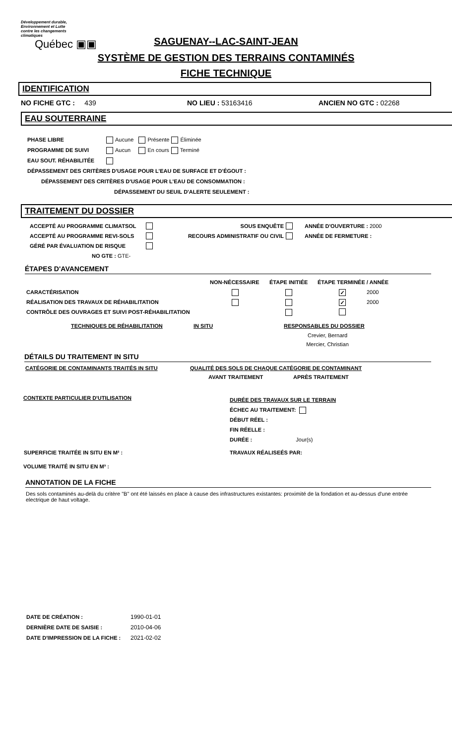Développement durable,
Environnement et Lutte
contre les changements
climatiques
Québec ▣▣
SAGUENAY--LAC-SAINT-JEAN
SYSTÈME DE GESTION DES TERRAINS CONTAMINÉS
FICHE TECHNIQUE
IDENTIFICATION
NO FICHE GTC : 439 NO LIEU : 53163416 ANCIEN NO GTC : 02268
EAU SOUTERRAINE
PHASE LIBRE Aucune Présente Éliminée
PROGRAMME DE SUIVI Aucun En cours Terminé
EAU SOUT. RÉHABILITÉE
DÉPASSEMENT DES CRITÈRES D'USAGE POUR L'EAU DE SURFACE ET D'ÉGOUT :
DÉPASSEMENT DES CRITÈRES D'USAGE POUR L'EAU DE CONSOMMATION :
DÉPASSEMENT DU SEUIL D'ALERTE SEULEMENT :
TRAITEMENT DU DOSSIER
ACCEPTÉ AU PROGRAMME CLIMATSOL SOUS ENQUÊTE ANNÉE D'OUVERTURE : 2000
ACCEPTÉ AU PROGRAMME REVI-SOLS RECOURS ADMINISTRATIF OU CIVIL ANNÉE DE FERMETURE :
GÉRÉ PAR ÉVALUATION DE RISQUE
NO GTE : GTE-
ÉTAPES D'AVANCEMENT
NON-NÉCESSAIRE ÉTAPE INITIÉE ÉTAPE TERMINÉE / ANNÉE
CARACTÉRISATION ✓ 2000
RÉALISATION DES TRAVAUX DE RÉHABILITATION ✓ 2000
CONTRÔLE DES OUVRAGES ET SUIVI POST-RÉHABILITATION
TECHNIQUES DE RÉHABILITATION IN SITU RESPONSABLES DU DOSSIER
Crevier, Bernard
Mercier, Christian
DÉTAILS DU TRAITEMENT IN SITU
CATÉGORIE DE CONTAMINANTS TRAITÉS IN SITU QUALITÉ DES SOLS DE CHAQUE CATÉGORIE DE CONTAMINANT
AVANT TRAITEMENT APRÈS TRAITEMENT
CONTEXTE PARTICULIER D'UTILISATION
DURÉE DES TRAVAUX SUR LE TERRAIN
ÉCHEC AU TRAITEMENT:
DÉBUT RÉEL :
FIN RÉELLE :
DURÉE : Jour(s)
SUPERFICIE TRAITÉE IN SITU EN M² : TRAVAUX RÉALISEÉS PAR:
VOLUME TRAITÉ IN SITU EN M³ :
ANNOTATION DE LA FICHE
Des sols contaminés au-delà du critère "B" ont été laissés en place à cause des infrastructures existantes: proximité de la fondation et au-dessus d'une entrée electrique de haut voltage.
DATE DE CRÉATION : 1990-01-01
DERNIÈRE DATE DE SAISIE : 2010-04-06
DATE D'IMPRESSION DE LA FICHE : 2021-02-02